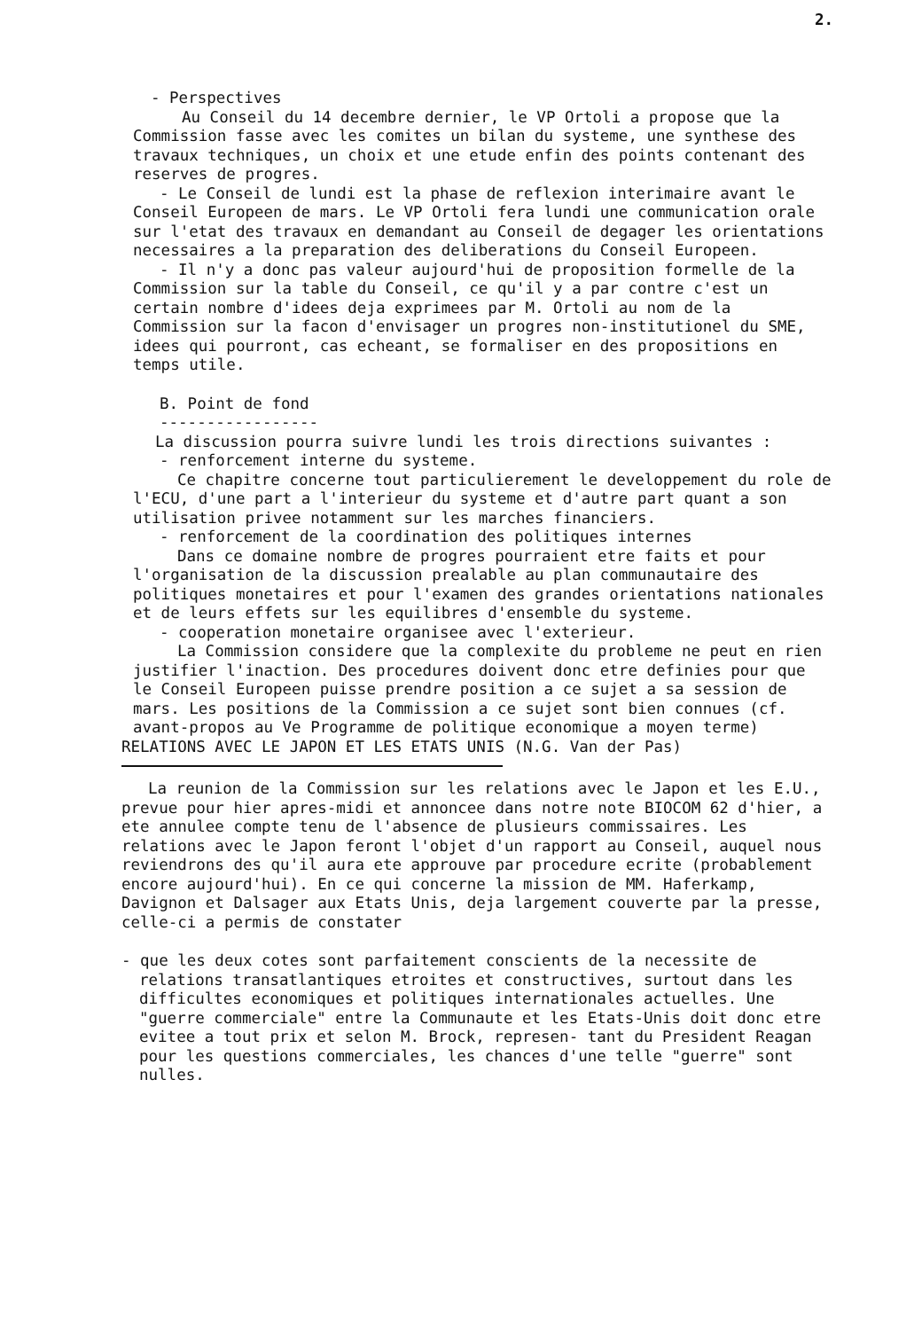2.
- Perspectives
Au Conseil du 14 decembre dernier, le VP Ortoli a propose que la Commission fasse avec les comites un bilan du systeme, une synthese des travaux techniques, un choix et une etude enfin des points contenant des reserves de progres.
- Le Conseil de lundi est la phase de reflexion interimaire avant le Conseil Europeen de mars. Le VP Ortoli fera lundi une communication orale sur l'etat des travaux en demandant au Conseil de degager les orientations necessaires a la preparation des deliberations du Conseil Europeen.
- Il n'y a donc pas valeur aujourd'hui de proposition formelle de la Commission sur la table du Conseil, ce qu'il y a par contre c'est un certain nombre d'idees deja exprimees par M. Ortoli au nom de la Commission sur la facon d'envisager un progres non-institutionel du SME, idees qui pourront, cas echeant, se formaliser en des propositions en temps utile.
B. Point de fond
-----------------
La discussion pourra suivre lundi les trois directions suivantes :
- renforcement interne du systeme.
Ce chapitre concerne tout particulierement le developpement du role de l'ECU, d'une part a l'interieur du systeme et d'autre part quant a son utilisation privee notamment sur les marches financiers.
- renforcement de la coordination des politiques internes
Dans ce domaine nombre de progres pourraient etre faits et pour l'organisation de la discussion prealable au plan communautaire des politiques monetaires et pour l'examen des grandes orientations nationales et de leurs effets sur les equilibres d'ensemble du systeme.
- cooperation monetaire organisee avec l'exterieur.
La Commission considere que la complexite du probleme ne peut en rien justifier l'inaction. Des procedures doivent donc etre definies pour que le Conseil Europeen puisse prendre position a ce sujet a sa session de mars. Les positions de la Commission a ce sujet sont bien connues (cf. avant-propos au Ve Programme de politique economique a moyen terme)
RELATIONS AVEC LE JAPON ET LES ETATS UNIS (N.G. Van der Pas)
La reunion de la Commission sur les relations avec le Japon et les E.U., prevue pour hier apres-midi et annoncee dans notre note BIOCOM 62 d'hier, a ete annulee compte tenu de l'absence de plusieurs commissaires. Les relations avec le Japon feront l'objet d'un rapport au Conseil, auquel nous reviendrons des qu'il aura ete approuve par procedure ecrite (probablement encore aujourd'hui). En ce qui concerne la mission de MM. Haferkamp, Davignon et Dalsager aux Etats Unis, deja largement couverte par la presse, celle-ci a permis de constater
- que les deux cotes sont parfaitement conscients de la necessite de relations transatlantiques etroites et constructives, surtout dans les difficultes economiques et politiques internationales actuelles. Une "guerre commerciale" entre la Communaute et les Etats-Unis doit donc etre evitee a tout prix et selon M. Brock, represen- tant du President Reagan pour les questions commerciales, les chances d'une telle "guerre" sont nulles.